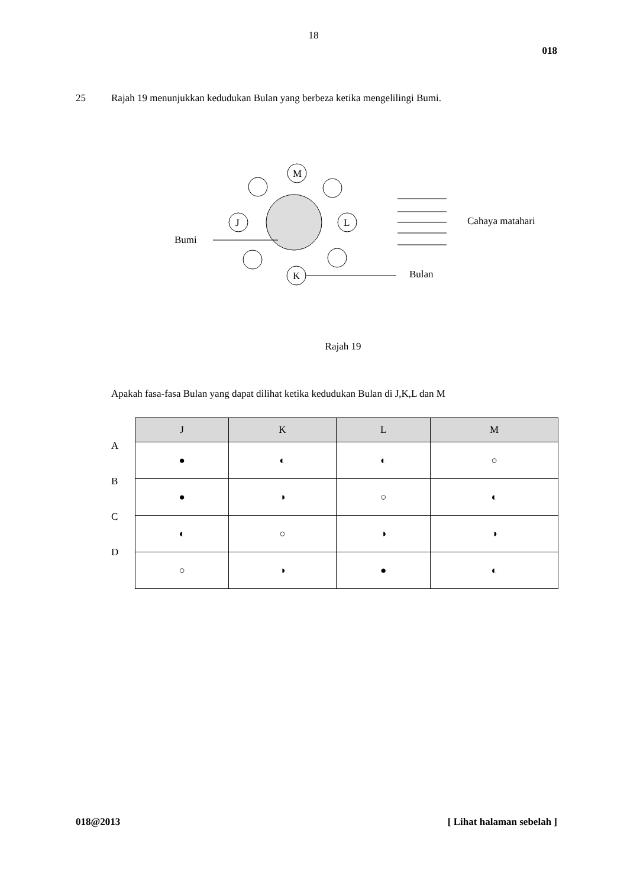18
018
25 Rajah 19 menunjukkan kedudukan Bulan yang berbeza ketika mengelilingi Bumi.
M
J
L
K
Bumi
Cahaya matahari
Bulan
Rajah 19
Apakah fasa-fasa Bulan yang dapat dilihat ketika kedudukan Bulan di J,K,L dan M
A
B
C
D
| J | K | L | M |
| --- | --- | --- | --- |
| ● | ◐ | ◐ | ○ |
| ● | ◑ | ○ | ◐ |
| ◐ | ○ | ◑ | ◑ |
| ○ | ◑ | ● | ◐ |
018@2013 [ Lihat halaman sebelah ]